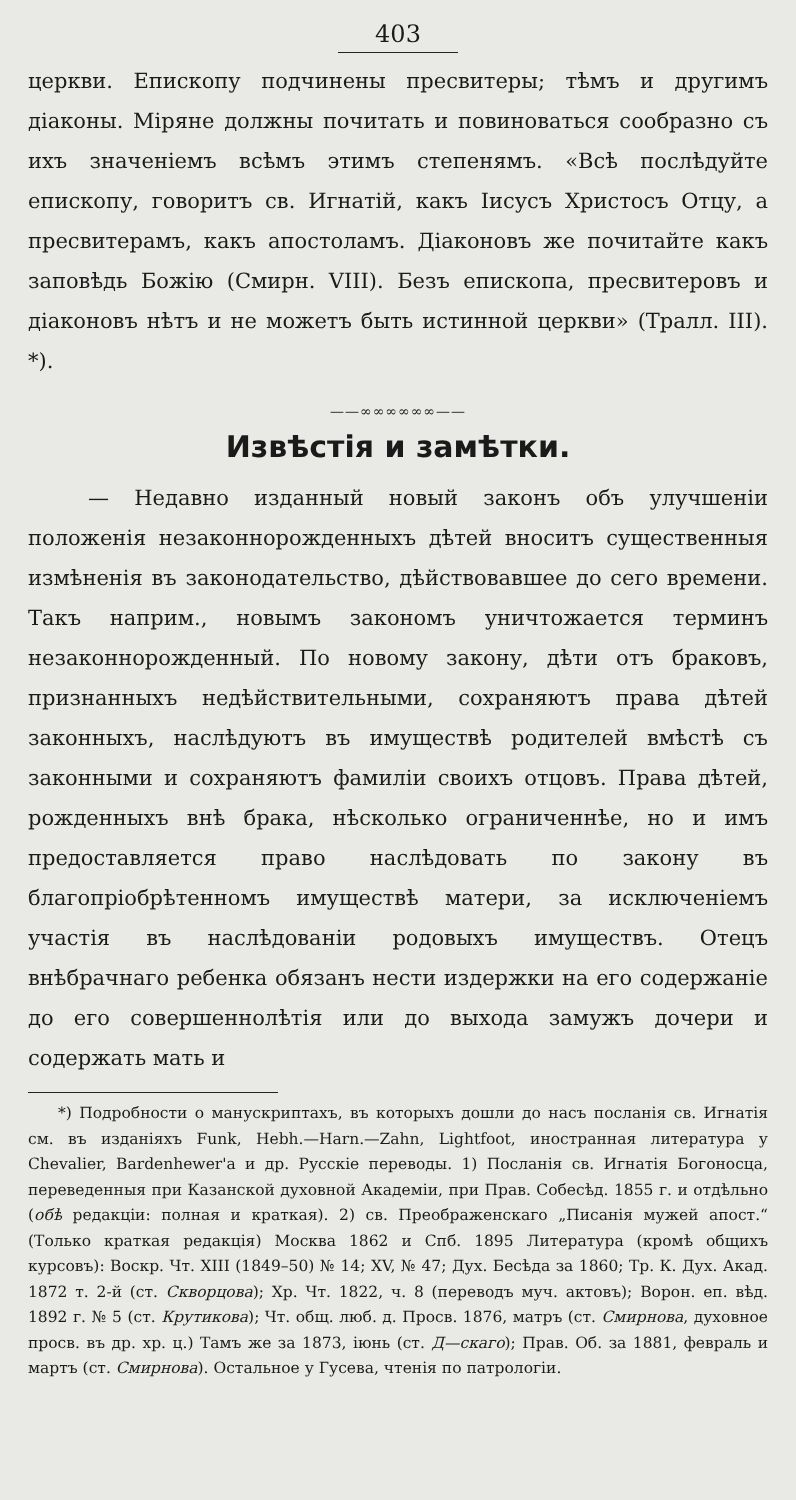403
церкви. Епископу подчинены пресвитеры; тѣмъ и другимъ діаконы. Міряне должны почитать и повиноваться сообразно съ ихъ значеніемъ всѣмъ этимъ степенямъ. «Всѣ послѣдуйте епископу, говоритъ св. Игнатій, какъ Іисусъ Христосъ Отцу, а пресвитерамъ, какъ апостоламъ. Діаконовъ же почитайте какъ заповѣдь Божію (Смирн. VIII). Безъ епископа, пресвитеровъ и діаконовъ нѣтъ и не можетъ быть истинной церкви» (Тралл. III). *).
——∞∞∞∞∞∞——
Извѣстія и замѣтки.
— Недавно изданный новый законъ объ улучшеніи положенія незаконнорожденныхъ дѣтей вноситъ существенныя измѣненія въ законодательство, дѣйствовавшее до сего времени. Такъ наприм., новымъ закономъ уничтожается терминъ незаконнорожденный. По новому закону, дѣти отъ браковъ, признанныхъ недѣйствительными, сохраняютъ права дѣтей законныхъ, наслѣдуютъ въ имуществѣ родителей вмѣстѣ съ законными и сохраняютъ фамиліи своихъ отцовъ. Права дѣтей, рожденныхъ внѣ брака, нѣсколько ограниченнѣе, но и имъ предоставляется право наслѣдовать по закону въ благопріобрѣтенномъ имуществѣ матери, за исключеніемъ участія въ наслѣдованіи родовыхъ имуществъ. Отецъ внѣбрачнаго ребенка обязанъ нести издержки на его содержаніе до его совершеннолѣтія или до выхода замужъ дочери и содержать мать и
*) Подробности о манускриптахъ, въ которыхъ дошли до насъ посланія св. Игнатія см. въ изданіяхъ Funk, Hebh.—Harn.—Zahn, Lightfoot, иностранная литература у Chevalier, Bardenhewer'a и др. Русскіе переводы. 1) Посланія св. Игнатія Богоносца, переведенныя при Казанской духовной Академіи, при Прав. Собесѣд. 1855 г. и отдѣльно (обѣ редакціи: полная и краткая). 2) св. Преображенскаго „Писанія мужей апост.“ (Только краткая редакція) Москва 1862 и Спб. 1895 Литература (кромѣ общихъ курсовъ): Воскр. Чт. XIII (1849–50) № 14; XV, № 47; Дух. Бесѣда за 1860; Тр. К. Дух. Акад. 1872 т. 2-й (ст. Скворцова); Хр. Чт. 1822, ч. 8 (переводъ муч. актовъ); Ворон. еп. вѣд. 1892 г. № 5 (ст. Крутикова); Чт. общ. люб. д. Просв. 1876, матръ (ст. Смирнова, духовное просв. въ др. хр. ц.) Тамъ же за 1873, іюнь (ст. Д—скаго); Прав. Об. за 1881, февраль и мартъ (ст. Смирнова). Остальное у Гусева, чтенія по патрологіи.